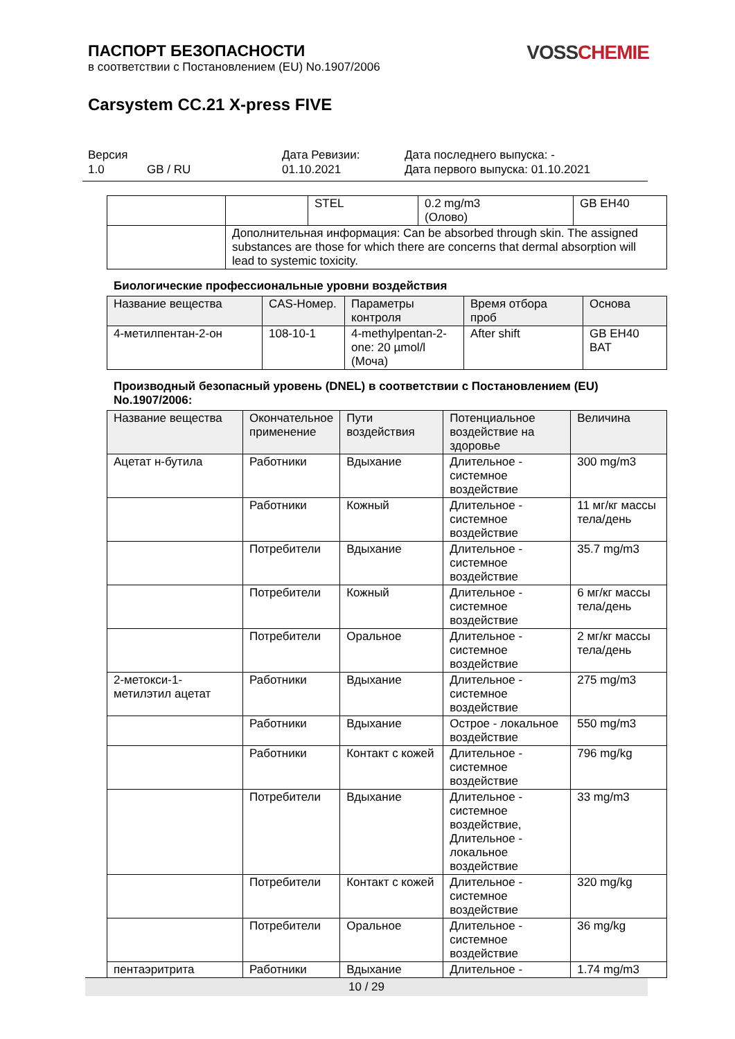ПАСПОРТ БЕЗОПАСНОСТИ
в соответствии с Постановлением (EU) No.1907/2006
VOSSCHEMIE
Carsystem CC.21 X-press FIVE
Версия
1.0 GB / RU
Дата Ревизии:
01.10.2021
Дата последнего выпуска: -
Дата первого выпуска: 01.10.2021
| | | STEL | 0.2 mg/m3 (Олово) | GB EH40 |
| | Дополнительная информация: Can be absorbed through skin. The assigned substances are those for which there are concerns that dermal absorption will lead to systemic toxicity. | | | |
Биологические профессиональные уровни воздействия
| Название вещества | CAS-Номер. | Параметры контроля | Время отбора проб | Основа |
| --- | --- | --- | --- | --- |
| 4-метилпентан-2-он | 108-10-1 | 4-methylpentan-2-one: 20 µmol/l (Моча) | After shift | GB EH40 BAT |
Производный безопасный уровень (DNEL) в соответствии с Постановлением (EU) No.1907/2006:
| Название вещества | Окончательное применение | Пути воздействия | Потенциальное воздействие на здоровье | Величина |
| --- | --- | --- | --- | --- |
| Ацетат н-бутила | Работники | Вдыхание | Длительное - системное воздействие | 300 mg/m3 |
| | Работники | Кожный | Длительное - системное воздействие | 11 мг/кг массы тела/день |
| | Потребители | Вдыхание | Длительное - системное воздействие | 35.7 mg/m3 |
| | Потребители | Кожный | Длительное - системное воздействие | 6 мг/кг массы тела/день |
| | Потребители | Оральное | Длительное - системное воздействие | 2 мг/кг массы тела/день |
| 2-метокси-1-метилэтил ацетат | Работники | Вдыхание | Длительное - системное воздействие | 275 mg/m3 |
| | Работники | Вдыхание | Острое - локальное воздействие | 550 mg/m3 |
| | Работники | Контакт с кожей | Длительное - системное воздействие | 796 mg/kg |
| | Потребители | Вдыхание | Длительное - системное воздействие, Длительное - локальное воздействие | 33 mg/m3 |
| | Потребители | Контакт с кожей | Длительное - системное воздействие | 320 mg/kg |
| | Потребители | Оральное | Длительное - системное воздействие | 36 mg/kg |
| пентаэритрита | Работники | Вдыхание | Длительное - | 1.74 mg/m3 |
10 / 29